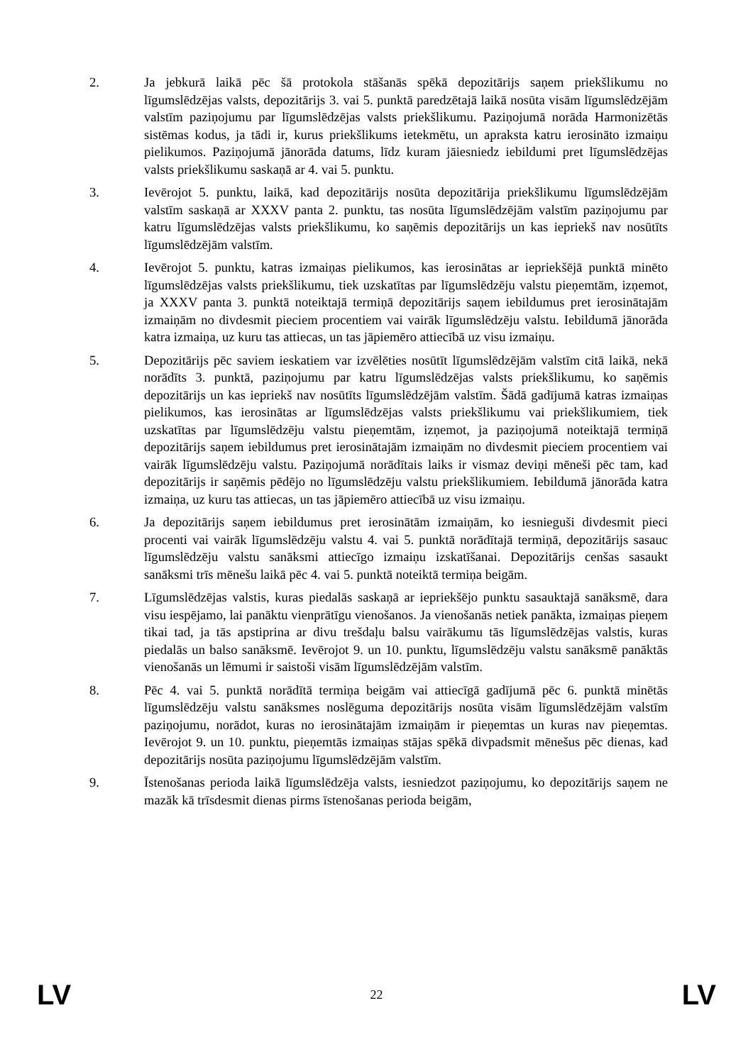2. Ja jebkurā laikā pēc šā protokola stāšanās spēkā depozitārijs saņem priekšlikumu no līgumslēdzējas valsts, depozitārijs 3. vai 5. punktā paredzētajā laikā nosūta visām līgumslēdzējām valstīm paziņojumu par līgumslēdzējas valsts priekšlikumu. Paziņojumā norāda Harmonizētās sistēmas kodus, ja tādi ir, kurus priekšlikums ietekmētu, un apraksta katru ierosināto izmaiņu pielikumos. Paziņojumā jānorāda datums, līdz kuram jāiesniedz iebildumi pret līgumslēdzējas valsts priekšlikumu saskaņā ar 4. vai 5. punktu.
3. Ievērojot 5. punktu, laikā, kad depozitārijs nosūta depozitārija priekšlikumu līgumslēdzējām valstīm saskaņā ar XXXV panta 2. punktu, tas nosūta līgumslēdzējām valstīm paziņojumu par katru līgumslēdzējas valsts priekšlikumu, ko saņēmis depozitārijs un kas iepriekš nav nosūtīts līgumslēdzējām valstīm.
4. Ievērojot 5. punktu, katras izmaiņas pielikumos, kas ierosinātas ar iepriekšējā punktā minēto līgumslēdzējas valsts priekšlikumu, tiek uzskatītas par līgumslēdzēju valstu pieņemtām, izņemot, ja XXXV panta 3. punktā noteiktajā termiņā depozitārijs saņem iebildumus pret ierosinātajām izmaiņām no divdesmit pieciem procentiem vai vairāk līgumslēdzēju valstu. Iebildumā jānorāda katra izmaiņa, uz kuru tas attiecas, un tas jāpiemēro attiecībā uz visu izmaiņu.
5. Depozitārijs pēc saviem ieskatiem var izvēlēties nosūtīt līgumslēdzējām valstīm citā laikā, nekā norādīts 3. punktā, paziņojumu par katru līgumslēdzējas valsts priekšlikumu, ko saņēmis depozitārijs un kas iepriekš nav nosūtīts līgumslēdzējām valstīm. Šādā gadījumā katras izmaiņas pielikumos, kas ierosinātas ar līgumslēdzējas valsts priekšlikumu vai priekšlikumiem, tiek uzskatītas par līgumslēdzēju valstu pieņemtām, izņemot, ja paziņojumā noteiktajā termiņā depozitārijs saņem iebildumus pret ierosinātajām izmaiņām no divdesmit pieciem procentiem vai vairāk līgumslēdzēju valstu. Paziņojumā norādītais laiks ir vismaz deviņi mēneši pēc tam, kad depozitārijs ir saņēmis pēdējo no līgumslēdzēju valstu priekšlikumiem. Iebildumā jānorāda katra izmaiņa, uz kuru tas attiecas, un tas jāpiemēro attiecībā uz visu izmaiņu.
6. Ja depozitārijs saņem iebildumus pret ierosinātām izmaiņām, ko iesnieguši divdesmit pieci procenti vai vairāk līgumslēdzēju valstu 4. vai 5. punktā norādītajā termiņā, depozitārijs sasauc līgumslēdzēju valstu sanāksmi attiecīgo izmaiņu izskatīšanai. Depozitārijs cenšas sasaukt sanāksmi trīs mēnešu laikā pēc 4. vai 5. punktā noteiktā termiņa beigām.
7. Līgumslēdzējas valstis, kuras piedalās saskaņā ar iepriekšējo punktu sasauktajā sanāksmē, dara visu iespējamo, lai panāktu vienprātīgu vienošanos. Ja vienošanās netiek panākta, izmaiņas pieņem tikai tad, ja tās apstiprina ar divu trešdaļu balsu vairākumu tās līgumslēdzējas valstis, kuras piedalās un balso sanāksmē. Ievērojot 9. un 10. punktu, līgumslēdzēju valstu sanāksmē panāktās vienošanās un lēmumi ir saistoši visām līgumslēdzējām valstīm.
8. Pēc 4. vai 5. punktā norādītā termiņa beigām vai attiecīgā gadījumā pēc 6. punktā minētās līgumslēdzēju valstu sanāksmes noslēguma depozitārijs nosūta visām līgumslēdzējām valstīm paziņojumu, norādot, kuras no ierosinātajām izmaiņām ir pieņemtas un kuras nav pieņemtas. Ievērojot 9. un 10. punktu, pieņemtās izmaiņas stājas spēkā divpadsmit mēnešus pēc dienas, kad depozitārijs nosūta paziņojumu līgumslēdzējām valstīm.
9. Īstenošanas perioda laikā līgumslēdzēja valsts, iesniedzot paziņojumu, ko depozitārijs saņem ne mazāk kā trīsdesmit dienas pirms īstenošanas perioda beigām,
LV 22 LV